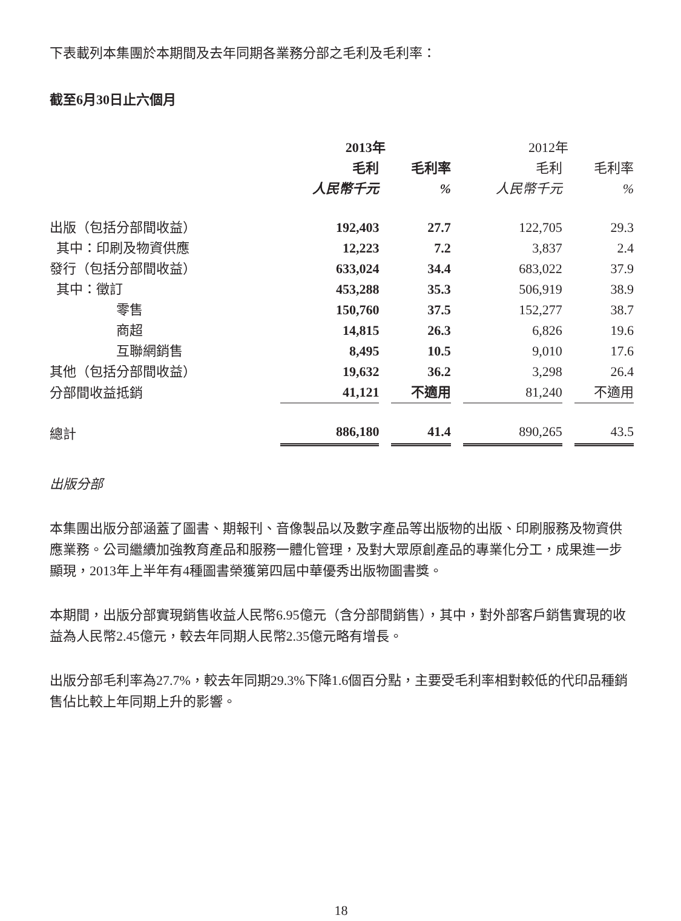下表載列本集團於本期間及去年同期各業務分部之毛利及毛利率：
截至6月30日止六個月
| | 2013年 | | 2012年 | |
| --- | --- | --- | --- | --- |
| | 毛利 | 毛利率 | 毛利 | 毛利率 |
| | 人民幣千元 | % | 人民幣千元 | % |
| 出版（包括分部間收益） | 192,403 | 27.7 | 122,705 | 29.3 |
| 其中：印刷及物資供應 | 12,223 | 7.2 | 3,837 | 2.4 |
| 發行（包括分部間收益） | 633,024 | 34.4 | 683,022 | 37.9 |
| 其中：徵訂 | 453,288 | 35.3 | 506,919 | 38.9 |
| 零售 | 150,760 | 37.5 | 152,277 | 38.7 |
| 商超 | 14,815 | 26.3 | 6,826 | 19.6 |
| 互聯網銷售 | 8,495 | 10.5 | 9,010 | 17.6 |
| 其他（包括分部間收益） | 19,632 | 36.2 | 3,298 | 26.4 |
| 分部間收益抵銷 | 41,121 | 不適用 | 81,240 | 不適用 |
| 總計 | 886,180 | 41.4 | 890,265 | 43.5 |
出版分部
本集團出版分部涵蓋了圖書、期報刊、音像製品以及數字產品等出版物的出版、印刷服務及物資供應業務。公司繼續加強教育產品和服務一體化管理，及對大眾原創產品的專業化分工，成果進一步顯現，2013年上半年有4種圖書榮獲第四屆中華優秀出版物圖書獎。
本期間，出版分部實現銷售收益人民幣6.95億元（含分部間銷售），其中，對外部客戶銷售實現的收益為人民幣2.45億元，較去年同期人民幣2.35億元略有增長。
出版分部毛利率為27.7%，較去年同期29.3%下降1.6個百分點，主要受毛利率相對較低的代印品種銷售佔比較上年同期上升的影響。
18